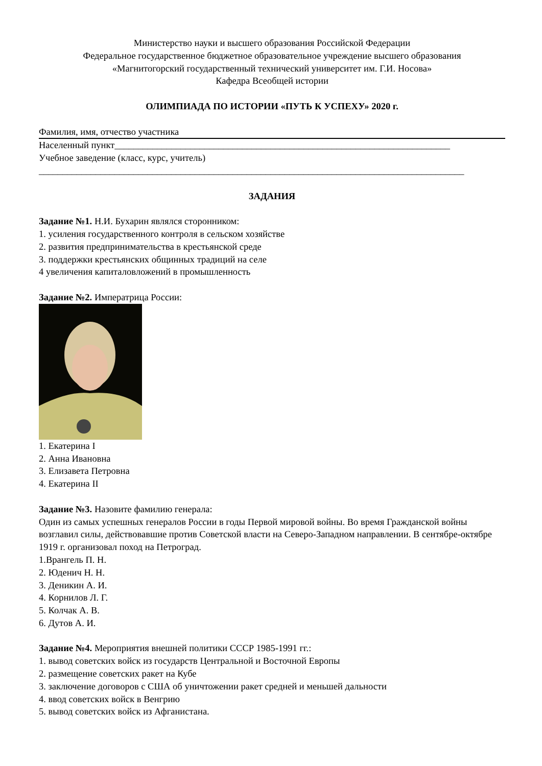Министерство науки и высшего образования Российской Федерации
Федеральное государственное бюджетное образовательное учреждение высшего образования
«Магнитогорский государственный технический университет им. Г.И. Носова»
Кафедра Всеобщей истории
ОЛИМПИАДА ПО ИСТОРИИ «ПУТЬ К УСПЕХУ» 2020 г.
Фамилия, имя, отчество участника
Населенный пункт_______________________________________________________________________
Учебное заведение (класс, курс, учитель)
__________________________________________________________________________________________
ЗАДАНИЯ
Задание №1. Н.И. Бухарин являлся сторонником:
1. усиления государственного контроля в сельском хозяйстве
2. развития предпринимательства в крестьянской среде
3. поддержки крестьянских общинных традиций на селе
4 увеличения капиталовложений в промышленность
Задание №2. Императрица России:
1. Екатерина I
2. Анна Ивановна
3. Елизавета Петровна
4. Екатерина II
Задание №3. Назовите фамилию генерала:
Один из самых успешных генералов России в годы Первой мировой войны. Во время Гражданской войны возглавил силы, действовавшие против Советской власти на Северо-Западном направлении. В сентябре-октябре 1919 г. организовал поход на Петроград.
1.Врангель П. Н.
2. Юденич Н. Н.
3. Деникин А. И.
4. Корнилов Л. Г.
5. Колчак А. В.
6. Дутов А. И.
Задание №4. Мероприятия внешней политики СССР 1985-1991 гг.:
1. вывод советских войск из государств Центральной и Восточной Европы
2. размещение советских ракет на Кубе
3. заключение договоров с США об уничтожении ракет средней и меньшей дальности
4. ввод советских войск в Венгрию
5. вывод советских войск из Афганистана.